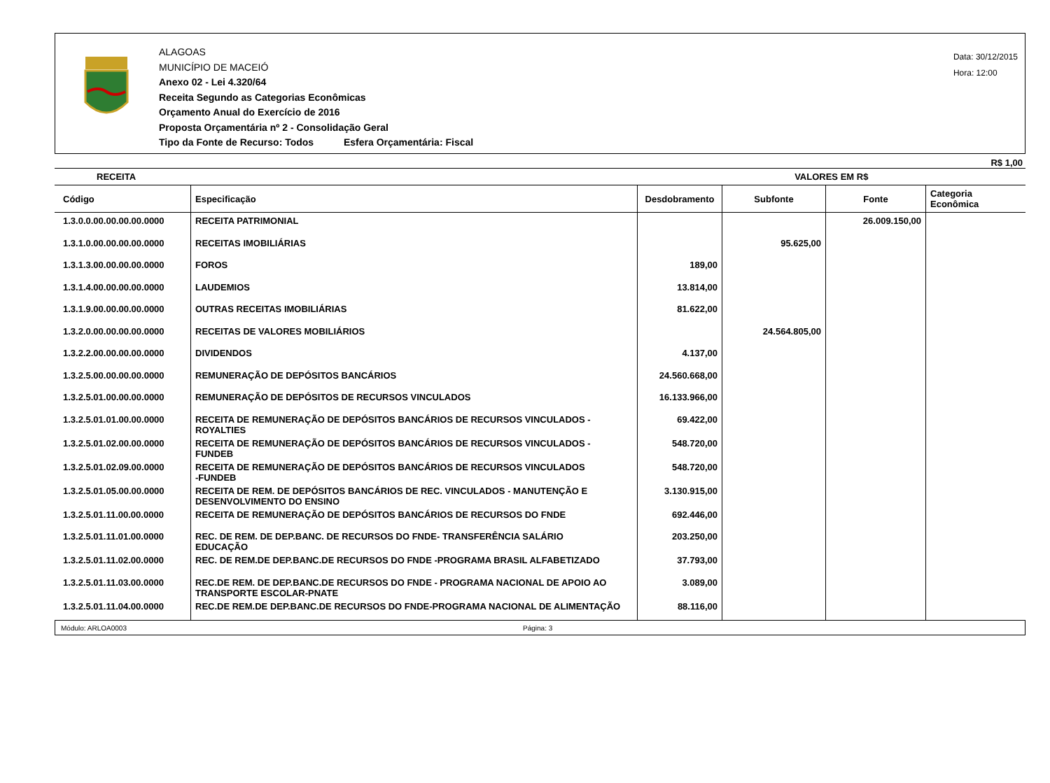ALAGOAS
MUNICÍPIO DE MACEIÓ
Anexo 02 - Lei 4.320/64
Receita Segundo as Categorias Econômicas
Orçamento Anual do Exercício de 2016
Proposta Orçamentária nº 2 - Consolidação Geral
Tipo da Fonte de Recurso: Todos Esfera Orçamentária: Fiscal
Data: 30/12/2015
Hora: 12:00
R$ 1,00
| RECEITA | | VALORES EM R$ | | | |
| --- | --- | --- | --- | --- | --- |
| Código | Especificação | Desdobramento | Subfonte | Fonte | Categoria Econômica |
| 1.3.0.0.00.00.00.00.0000 | RECEITA PATRIMONIAL | | | 26.009.150,00 | |
| 1.3.1.0.00.00.00.00.0000 | RECEITAS IMOBILIÁRIAS | | 95.625,00 | | |
| 1.3.1.3.00.00.00.00.0000 | FOROS | 189,00 | | | |
| 1.3.1.4.00.00.00.00.0000 | LAUDEMIOS | 13.814,00 | | | |
| 1.3.1.9.00.00.00.00.0000 | OUTRAS RECEITAS IMOBILIÁRIAS | 81.622,00 | | | |
| 1.3.2.0.00.00.00.00.0000 | RECEITAS DE VALORES MOBILIÁRIOS | | 24.564.805,00 | | |
| 1.3.2.2.00.00.00.00.0000 | DIVIDENDOS | 4.137,00 | | | |
| 1.3.2.5.00.00.00.00.0000 | REMUNERAÇÃO DE DEPÓSITOS BANCÁRIOS | 24.560.668,00 | | | |
| 1.3.2.5.01.00.00.00.0000 | REMUNERAÇÃO DE DEPÓSITOS DE RECURSOS VINCULADOS | 16.133.966,00 | | | |
| 1.3.2.5.01.01.00.00.0000 | RECEITA DE REMUNERAÇÃO DE DEPÓSITOS BANCÁRIOS DE RECURSOS VINCULADOS - ROYALTIES | 69.422,00 | | | |
| 1.3.2.5.01.02.00.00.0000 | RECEITA DE REMUNERAÇÃO DE DEPÓSITOS BANCÁRIOS DE RECURSOS VINCULADOS - FUNDEB | 548.720,00 | | | |
| 1.3.2.5.01.02.09.00.0000 | RECEITA DE REMUNERAÇÃO DE DEPÓSITOS BANCÁRIOS DE RECURSOS VINCULADOS -FUNDEB | 548.720,00 | | | |
| 1.3.2.5.01.05.00.00.0000 | RECEITA DE REM. DE DEPÓSITOS BANCÁRIOS DE REC. VINCULADOS - MANUTENÇÃO E DESENVOLVIMENTO DO ENSINO | 3.130.915,00 | | | |
| 1.3.2.5.01.11.00.00.0000 | RECEITA DE REMUNERAÇÃO DE DEPÓSITOS BANCÁRIOS DE RECURSOS DO FNDE | 692.446,00 | | | |
| 1.3.2.5.01.11.01.00.0000 | REC. DE REM. DE DEP.BANC. DE RECURSOS DO FNDE- TRANSFERÊNCIA SALÁRIO EDUCAÇÃO | 203.250,00 | | | |
| 1.3.2.5.01.11.02.00.0000 | REC. DE REM.DE DEP.BANC.DE RECURSOS DO FNDE -PROGRAMA BRASIL ALFABETIZADO | 37.793,00 | | | |
| 1.3.2.5.01.11.03.00.0000 | REC.DE REM. DE DEP.BANC.DE RECURSOS DO FNDE - PROGRAMA NACIONAL DE APOIO AO TRANSPORTE ESCOLAR-PNATE | 3.089,00 | | | |
| 1.3.2.5.01.11.04.00.0000 | REC.DE REM.DE DEP.BANC.DE RECURSOS DO FNDE-PROGRAMA NACIONAL DE ALIMENTAÇÃO | 88.116,00 | | | |
Módulo: ARLOA0003 Página: 3